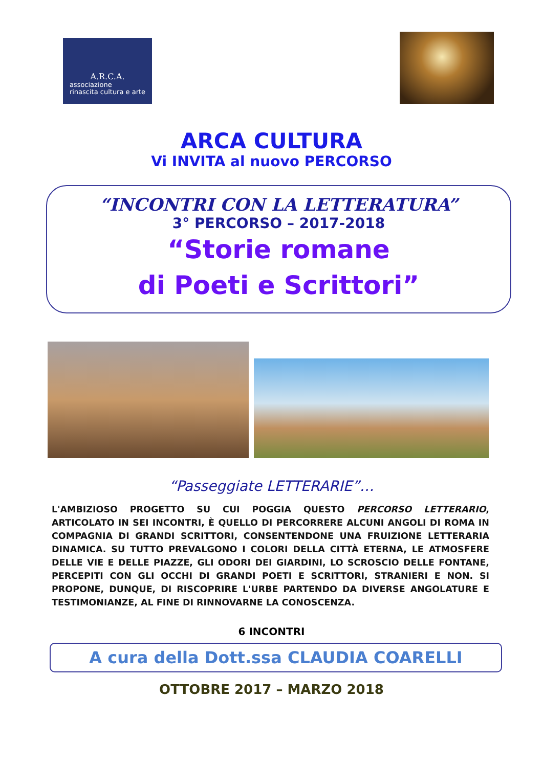A.R.C.A.
associazione
rinascita cultura e arte
ARCA CULTURA
Vi INVITA al nuovo PERCORSO
“INCONTRI CON LA LETTERATURA”
3° PERCORSO – 2017-2018
“Storie romane
di Poeti e Scrittori”
“Passeggiate LETTERARIE”…
L'AMBIZIOSO PROGETTO SU CUI POGGIA QUESTO PERCORSO LETTERARIO, ARTICOLATO IN SEI INCONTRI, È QUELLO DI PERCORRERE ALCUNI ANGOLI DI ROMA IN COMPAGNIA DI GRANDI SCRITTORI, CONSENTENDONE UNA FRUIZIONE LETTERARIA DINAMICA. SU TUTTO PREVALGONO I COLORI DELLA CITTÀ ETERNA, LE ATMOSFERE DELLE VIE E DELLE PIAZZE, GLI ODORI DEI GIARDINI, LO SCROSCIO DELLE FONTANE, PERCEPITI CON GLI OCCHI DI GRANDI POETI E SCRITTORI, STRANIERI E NON. SI PROPONE, DUNQUE, DI RISCOPRIRE L'URBE PARTENDO DA DIVERSE ANGOLATURE E TESTIMONIANZE, AL FINE DI RINNOVARNE LA CONOSCENZA.
6 INCONTRI
A cura della Dott.ssa CLAUDIA COARELLI
OTTOBRE 2017 – MARZO 2018